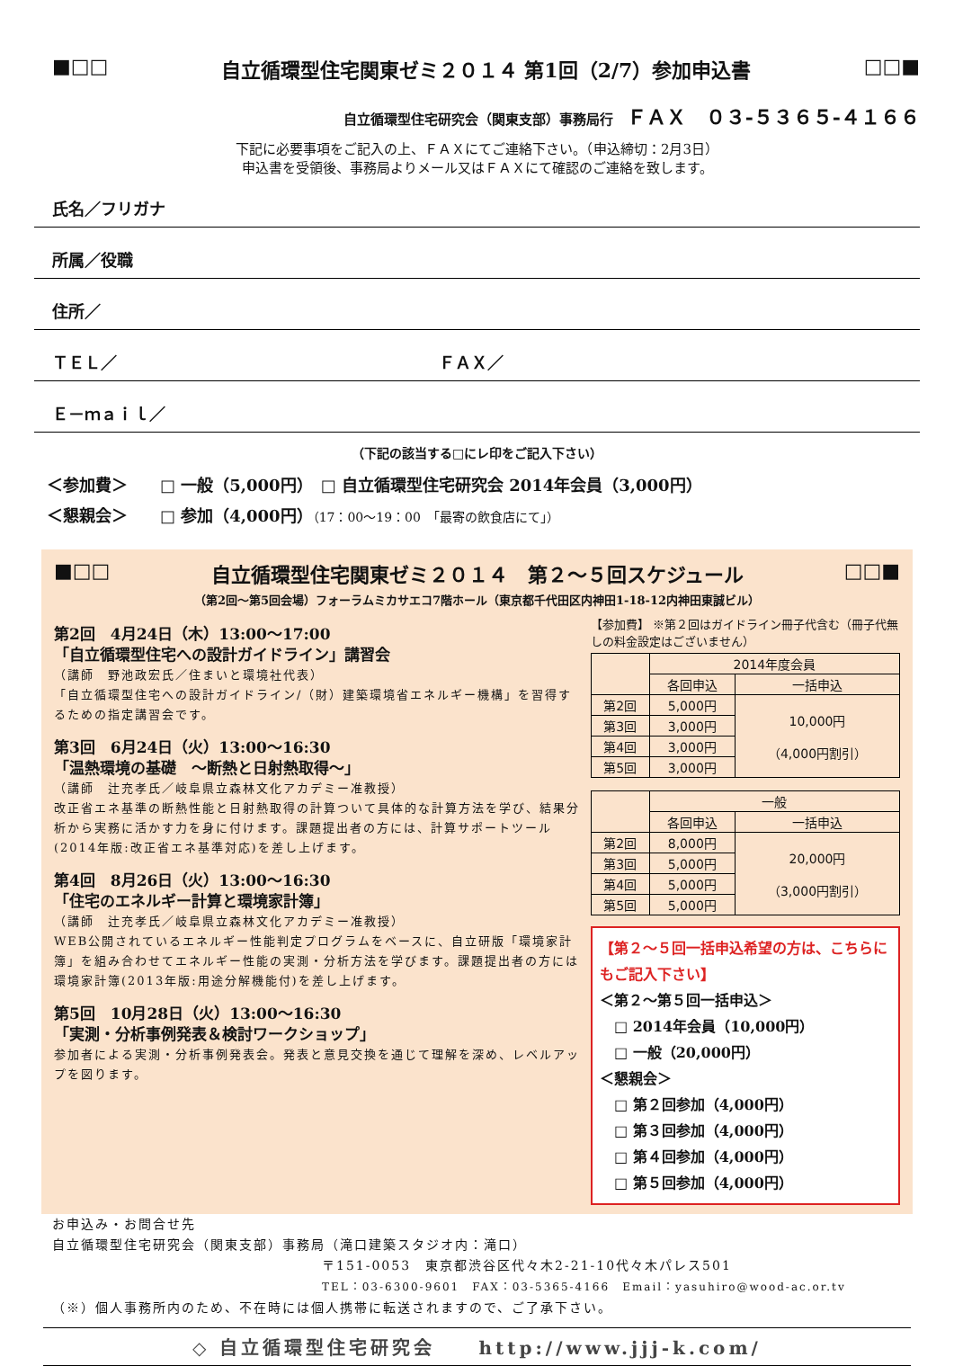■□□ 自立循環型住宅関東ゼミ２０１４ 第1回（2/7）参加申込書 □□■
自立循環型住宅研究会（関東支部）事務局行　ＦＡＸ　０３-５３６５-４１６６
下記に必要事項をご記入の上、ＦＡＸにてご連絡下さい。（申込締切：2月3日）
申込書を受領後、事務局よりメール又はＦＡＸにて確認のご連絡を致します。
氏名／フリガナ
所属／役職
住所／
ＴＥＬ／ ＦＡＸ／
Ｅ－ｍａｉｌ／
（下記の該当する□にレ印をご記入下さい）
＜参加費＞　　□ 一般（5,000円）　□ 自立循環型住宅研究会 2014年会員（3,000円）
＜懇親会＞　　□ 参加（4,000円）（17：00～19：00　「最寄の飲食店にて」）
■□□ 自立循環型住宅関東ゼミ２０１４　第２～５回スケジュール □□■
（第2回～第5回会場）フォーラムミカサエコ7階ホール（東京都千代田区内神田1-18-12内神田東誠ビル）
第2回　4月24日（木）13:00～17:00
「自立循環型住宅への設計ガイドライン」講習会
（講師　野池政宏氏／住まいと環境社代表）
「自立循環型住宅への設計ガイドライン/（財）建築環境省エネルギー機構」を習得するための指定講習会です。
第3回　6月24日（火）13:00～16:30
「温熱環境の基礎　～断熱と日射熱取得～」
（講師　辻充孝氏／岐阜県立森林文化アカデミー准教授）
改正省エネ基準の断熱性能と日射熱取得の計算ついて具体的な計算方法を学び、結果分析から実務に活かす力を身に付けます。課題提出者の方には、計算サポートツール(2014年版:改正省エネ基準対応)を差し上げます。
第4回　8月26日（火）13:00～16:30
「住宅のエネルギー計算と環境家計簿」
（講師　辻充孝氏／岐阜県立森林文化アカデミー准教授）
WEB公開されているエネルギー性能判定プログラムをベースに、自立研版「環境家計簿」を組み合わせてエネルギー性能の実測・分析方法を学びます。課題提出者の方には環境家計簿(2013年版:用途分解機能付)を差し上げます。
第5回　10月28日（火）13:00～16:30
「実測・分析事例発表＆検討ワークショップ」
参加者による実測・分析事例発表会。発表と意見交換を通じて理解を深め、レベルアップを図ります。
【参加費】 ※第２回はガイドライン冊子代含む（冊子代無しの料金設定はございません）
| | 2014年度会員 | |
| --- | --- | --- |
| | 各回申込 | 一括申込 |
| 第2回 | 5,000円 | 10,000円 （4,000円割引） |
| 第3回 | 3,000円 | |
| 第4回 | 3,000円 | |
| 第5回 | 3,000円 | |
| | 一般 | |
| --- | --- | --- |
| | 各回申込 | 一括申込 |
| 第2回 | 8,000円 | 20,000円 （3,000円割引） |
| 第3回 | 5,000円 | |
| 第4回 | 5,000円 | |
| 第5回 | 5,000円 | |
【第２～５回一括申込希望の方は、こちらにもご記入下さい】
＜第２～第５回一括申込＞
　□ 2014年会員（10,000円）
　□ 一般（20,000円）
＜懇親会＞
　□ 第２回参加（4,000円）
　□ 第３回参加（4,000円）
　□ 第４回参加（4,000円）
　□ 第５回参加（4,000円）
お申込み・お問合せ先
自立循環型住宅研究会（関東支部）事務局（滝口建築スタジオ内：滝口）
〒151-0053　東京都渋谷区代々木2-21-10代々木パレス501
TEL：03-6300-9601　FAX：03-5365-4166　Email：yasuhiro@wood-ac.or.tv
（※）個人事務所内のため、不在時には個人携帯に転送されますので、ご了承下さい。
◇ 自立循環型住宅研究会　　http://www.jjj-k.com/